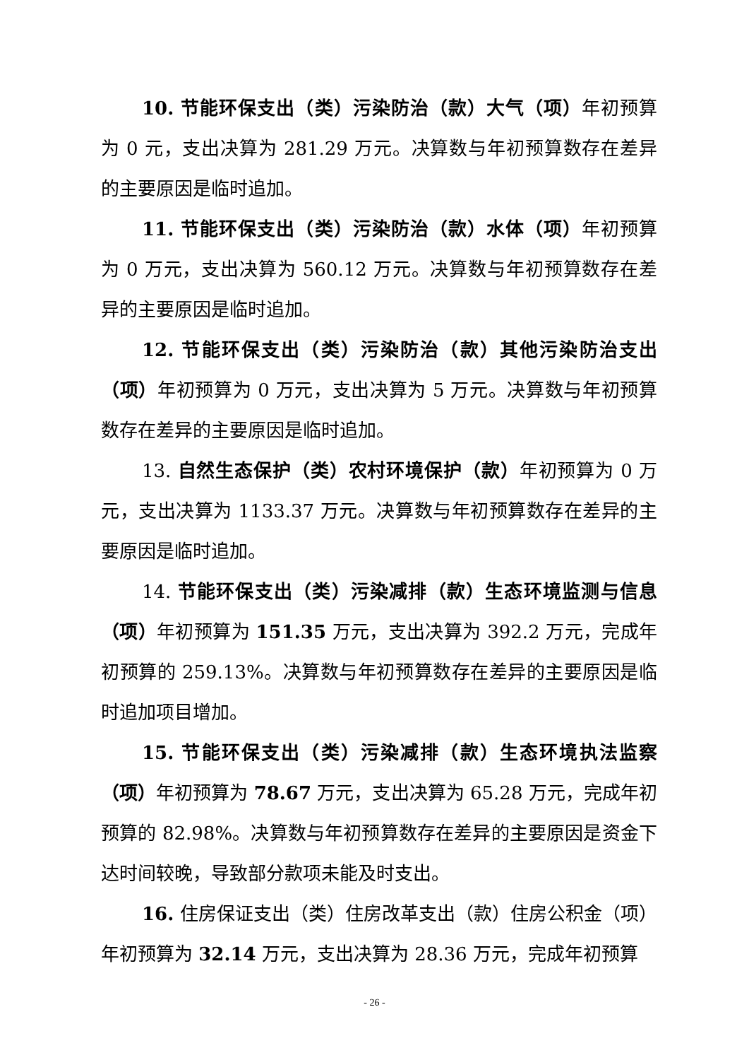10. 节能环保支出（类）污染防治（款）大气（项）年初预算为 0 元，支出决算为 281.29 万元。决算数与年初预算数存在差异的主要原因是临时追加。
11. 节能环保支出（类）污染防治（款）水体（项）年初预算为 0 万元，支出决算为 560.12 万元。决算数与年初预算数存在差异的主要原因是临时追加。
12. 节能环保支出（类）污染防治（款）其他污染防治支出（项）年初预算为 0 万元，支出决算为 5 万元。决算数与年初预算数存在差异的主要原因是临时追加。
13. 自然生态保护（类）农村环境保护（款）年初预算为 0 万元，支出决算为 1133.37 万元。决算数与年初预算数存在差异的主要原因是临时追加。
14. 节能环保支出（类）污染减排（款）生态环境监测与信息（项）年初预算为 151.35 万元，支出决算为 392.2 万元，完成年初预算的 259.13%。决算数与年初预算数存在差异的主要原因是临时追加项目增加。
15. 节能环保支出（类）污染减排（款）生态环境执法监察（项）年初预算为 78.67 万元，支出决算为 65.28 万元，完成年初预算的 82.98%。决算数与年初预算数存在差异的主要原因是资金下达时间较晚，导致部分款项未能及时支出。
16. 住房保证支出（类）住房改革支出（款）住房公积金（项）年初预算为 32.14 万元，支出决算为 28.36 万元，完成年初预算
- 26 -